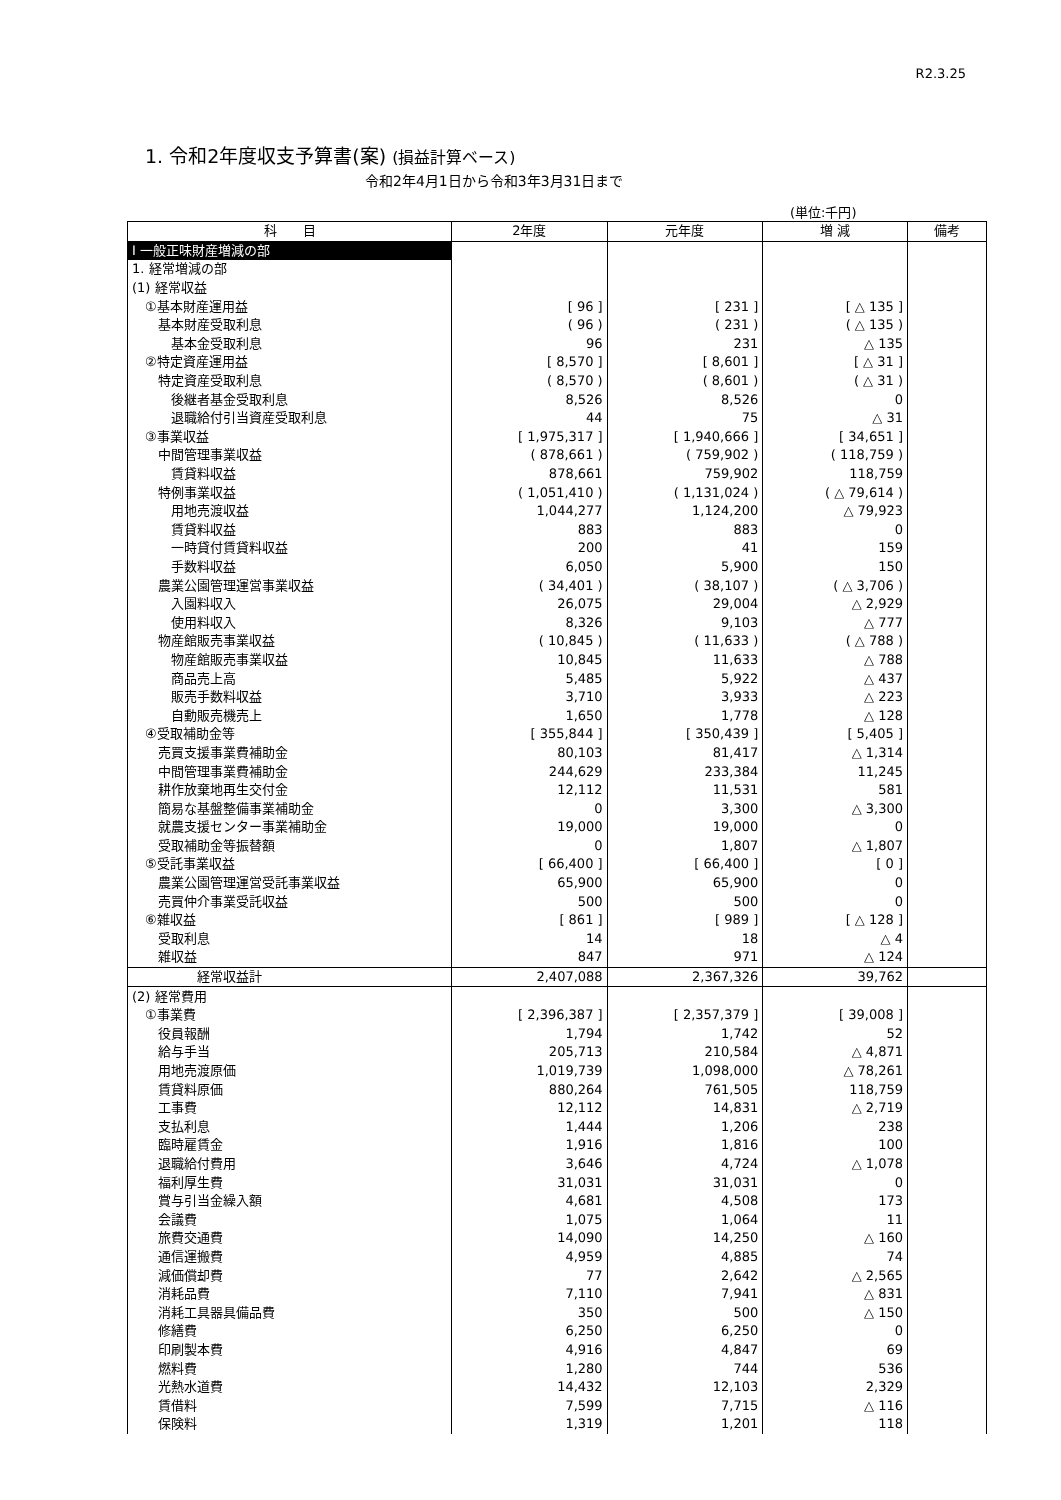R2.3.25
1. 令和2年度収支予算書(案) (損益計算ベース)
令和2年4月1日から令和3年3月31日まで
(単位:千円)
| 科 目 | 2年度 | 元年度 | 増 減 | 備考 |
| --- | --- | --- | --- | --- |
| Ⅰ 一般正味財産増減の部 | | | | |
| 1. 経常増減の部 | | | | |
| (1) 経常収益 | | | | |
| ①基本財産運用益 | [ 96 ] | [ 231 ] | [ △ 135 ] | |
| 基本財産受取利息 | ( 96 ) | ( 231 ) | ( △ 135 ) | |
| 基本金受取利息 | 96 | 231 | △ 135 | |
| ②特定資産運用益 | [ 8,570 ] | [ 8,601 ] | [ △ 31 ] | |
| 特定資産受取利息 | ( 8,570 ) | ( 8,601 ) | ( △ 31 ) | |
| 後継者基金受取利息 | 8,526 | 8,526 | 0 | |
| 退職給付引当資産受取利息 | 44 | 75 | △ 31 | |
| ③事業収益 | [ 1,975,317 ] | [ 1,940,666 ] | [ 34,651 ] | |
| 中間管理事業収益 | ( 878,661 ) | ( 759,902 ) | ( 118,759 ) | |
| 賃貸料収益 | 878,661 | 759,902 | 118,759 | |
| 特例事業収益 | ( 1,051,410 ) | ( 1,131,024 ) | ( △ 79,614 ) | |
| 用地売渡収益 | 1,044,277 | 1,124,200 | △ 79,923 | |
| 賃貸料収益 | 883 | 883 | 0 | |
| 一時貸付賃貸料収益 | 200 | 41 | 159 | |
| 手数料収益 | 6,050 | 5,900 | 150 | |
| 農業公園管理運営事業収益 | ( 34,401 ) | ( 38,107 ) | ( △ 3,706 ) | |
| 入園料収入 | 26,075 | 29,004 | △ 2,929 | |
| 使用料収入 | 8,326 | 9,103 | △ 777 | |
| 物産館販売事業収益 | ( 10,845 ) | ( 11,633 ) | ( △ 788 ) | |
| 物産館販売事業収益 | 10,845 | 11,633 | △ 788 | |
| 商品売上高 | 5,485 | 5,922 | △ 437 | |
| 販売手数料収益 | 3,710 | 3,933 | △ 223 | |
| 自動販売機売上 | 1,650 | 1,778 | △ 128 | |
| ④受取補助金等 | [ 355,844 ] | [ 350,439 ] | [ 5,405 ] | |
| 売買支援事業費補助金 | 80,103 | 81,417 | △ 1,314 | |
| 中間管理事業費補助金 | 244,629 | 233,384 | 11,245 | |
| 耕作放棄地再生交付金 | 12,112 | 11,531 | 581 | |
| 簡易な基盤整備事業補助金 | 0 | 3,300 | △ 3,300 | |
| 就農支援センター事業補助金 | 19,000 | 19,000 | 0 | |
| 受取補助金等振替額 | 0 | 1,807 | △ 1,807 | |
| ⑤受託事業収益 | [ 66,400 ] | [ 66,400 ] | [ 0 ] | |
| 農業公園管理運営受託事業収益 | 65,900 | 65,900 | 0 | |
| 売買仲介事業受託収益 | 500 | 500 | 0 | |
| ⑥雑収益 | [ 861 ] | [ 989 ] | [ △ 128 ] | |
| 受取利息 | 14 | 18 | △ 4 | |
| 雑収益 | 847 | 971 | △ 124 | |
| 経常収益計 | 2,407,088 | 2,367,326 | 39,762 | |
| (2) 経常費用 | | | | |
| ①事業費 | [ 2,396,387 ] | [ 2,357,379 ] | [ 39,008 ] | |
| 役員報酬 | 1,794 | 1,742 | 52 | |
| 給与手当 | 205,713 | 210,584 | △ 4,871 | |
| 用地売渡原価 | 1,019,739 | 1,098,000 | △ 78,261 | |
| 賃貸料原価 | 880,264 | 761,505 | 118,759 | |
| 工事費 | 12,112 | 14,831 | △ 2,719 | |
| 支払利息 | 1,444 | 1,206 | 238 | |
| 臨時雇賃金 | 1,916 | 1,816 | 100 | |
| 退職給付費用 | 3,646 | 4,724 | △ 1,078 | |
| 福利厚生費 | 31,031 | 31,031 | 0 | |
| 賞与引当金繰入額 | 4,681 | 4,508 | 173 | |
| 会議費 | 1,075 | 1,064 | 11 | |
| 旅費交通費 | 14,090 | 14,250 | △ 160 | |
| 通信運搬費 | 4,959 | 4,885 | 74 | |
| 減価償却費 | 77 | 2,642 | △ 2,565 | |
| 消耗品費 | 7,110 | 7,941 | △ 831 | |
| 消耗工具器具備品費 | 350 | 500 | △ 150 | |
| 修繕費 | 6,250 | 6,250 | 0 | |
| 印刷製本費 | 4,916 | 4,847 | 69 | |
| 燃料費 | 1,280 | 744 | 536 | |
| 光熱水道費 | 14,432 | 12,103 | 2,329 | |
| 賃借料 | 7,599 | 7,715 | △ 116 | |
| 保険料 | 1,319 | 1,201 | 118 | |